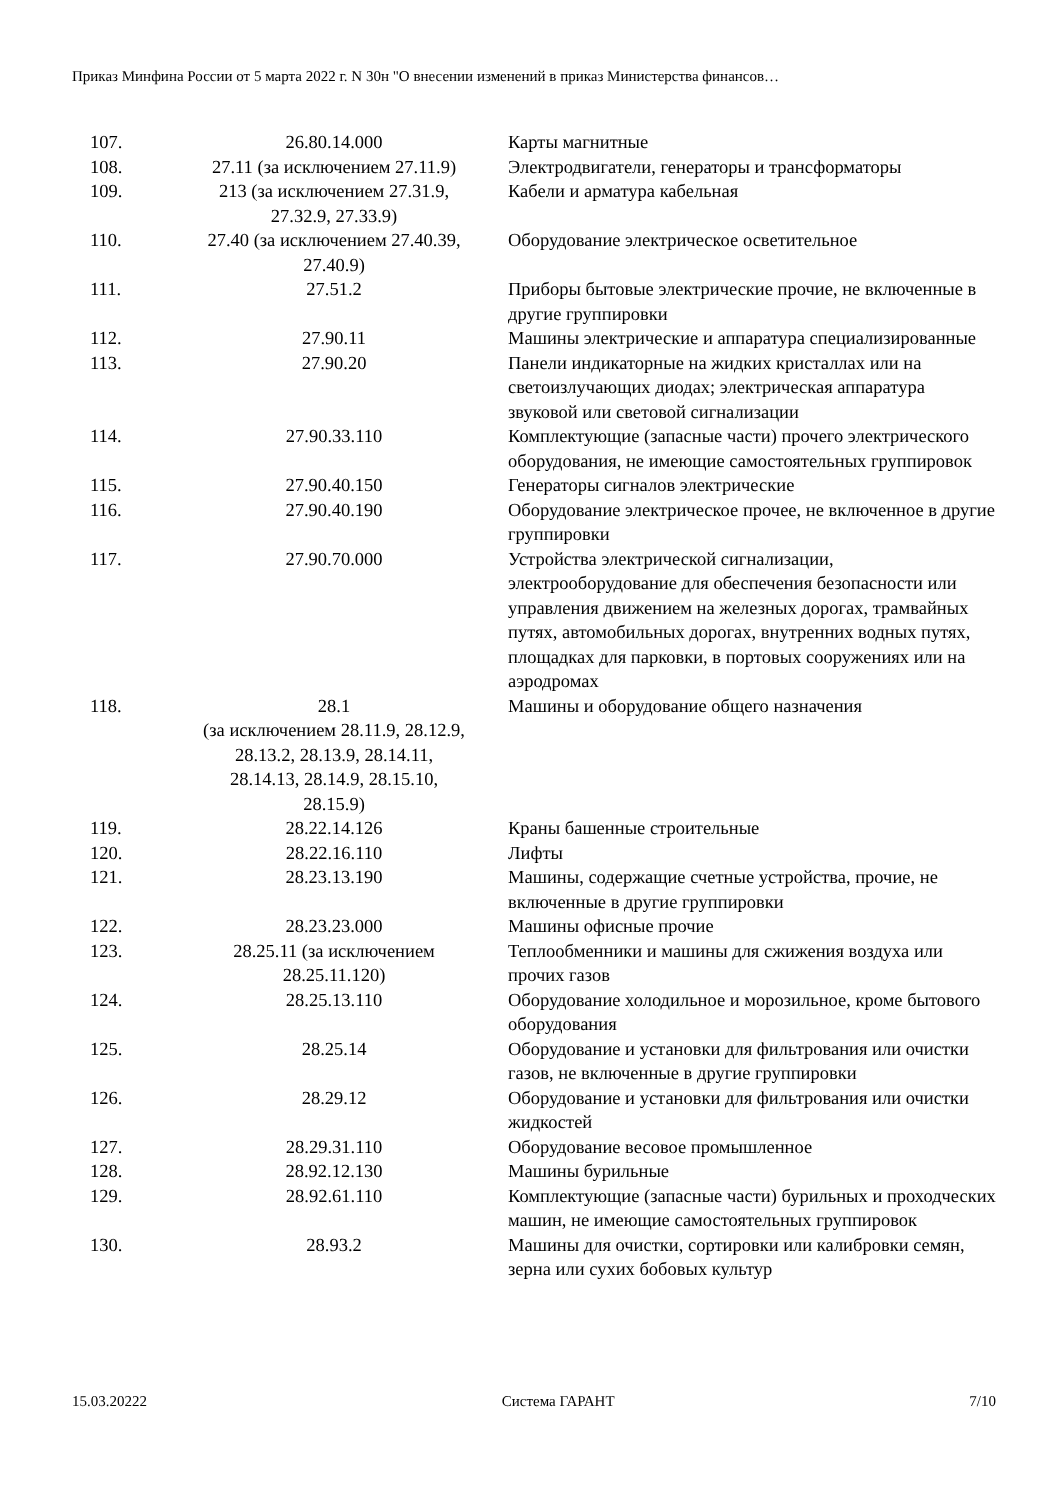Приказ Минфина России от 5 марта 2022 г. N 30н "О внесении изменений в приказ Министерства финансов…
| 107. | 26.80.14.000 | Карты магнитные |
| 108. | 27.11 (за исключением 27.11.9) | Электродвигатели, генераторы и трансформаторы |
| 109. | 213 (за исключением 27.31.9, 27.32.9, 27.33.9) | Кабели и арматура кабельная |
| 110. | 27.40 (за исключением 27.40.39, 27.40.9) | Оборудование электрическое осветительное |
| 111. | 27.51.2 | Приборы бытовые электрические прочие, не включенные в другие группировки |
| 112. | 27.90.11 | Машины электрические и аппаратура специализированные |
| 113. | 27.90.20 | Панели индикаторные на жидких кристаллах или на светоизлучающих диодах; электрическая аппаратура звуковой или световой сигнализации |
| 114. | 27.90.33.110 | Комплектующие (запасные части) прочего электрического оборудования, не имеющие самостоятельных группировок |
| 115. | 27.90.40.150 | Генераторы сигналов электрические |
| 116. | 27.90.40.190 | Оборудование электрическое прочее, не включенное в другие группировки |
| 117. | 27.90.70.000 | Устройства электрической сигнализации, электрооборудование для обеспечения безопасности или управления движением на железных дорогах, трамвайных путях, автомобильных дорогах, внутренних водных путях, площадках для парковки, в портовых сооружениях или на аэродромах |
| 118. | 28.1 (за исключением 28.11.9, 28.12.9, 28.13.2, 28.13.9, 28.14.11, 28.14.13, 28.14.9, 28.15.10, 28.15.9) | Машины и оборудование общего назначения |
| 119. | 28.22.14.126 | Краны башенные строительные |
| 120. | 28.22.16.110 | Лифты |
| 121. | 28.23.13.190 | Машины, содержащие счетные устройства, прочие, не включенные в другие группировки |
| 122. | 28.23.23.000 | Машины офисные прочие |
| 123. | 28.25.11 (за исключением 28.25.11.120) | Теплообменники и машины для сжижения воздуха или прочих газов |
| 124. | 28.25.13.110 | Оборудование холодильное и морозильное, кроме бытового оборудования |
| 125. | 28.25.14 | Оборудование и установки для фильтрования или очистки газов, не включенные в другие группировки |
| 126. | 28.29.12 | Оборудование и установки для фильтрования или очистки жидкостей |
| 127. | 28.29.31.110 | Оборудование весовое промышленное |
| 128. | 28.92.12.130 | Машины бурильные |
| 129. | 28.92.61.110 | Комплектующие (запасные части) бурильных и проходческих машин, не имеющие самостоятельных группировок |
| 130. | 28.93.2 | Машины для очистки, сортировки или калибровки семян, зерна или сухих бобовых культур |
15.03.20222 Система ГАРАНТ 7/10